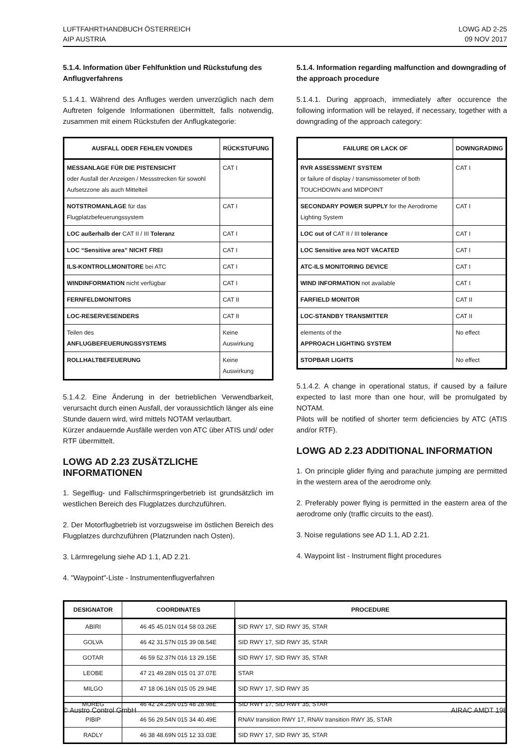LUFTFAHRTHANDBUCH ÖSTERREICH
AIP AUSTRIA
LOWG AD 2-25
09 NOV 2017
5.1.4. Information über Fehlfunktion und Rückstufung des Anflugverfahrens
5.1.4.1. Während des Anfluges werden unverzüglich nach dem Auftreten folgende Informationen übermittelt, falls notwendig, zusammen mit einem Rückstufen der Anflugkategorie:
| AUSFALL ODER FEHLEN VON/DES | RÜCKSTUFUNG |
| --- | --- |
| MESSANLAGE FÜR DIE PISTENSICHT oder Ausfall der Anzeigen / Messstrecken für sowohl Aufsetzzone als auch Mittelteil | CAT I |
| NOTSTROMANLAGE für das Flugplatzbefeuerungssystem | CAT I |
| LOC außerhalb der CAT II / III Toleranz | CAT I |
| LOC “Sensitive area” NICHT FREI | CAT I |
| ILS-KONTROLLMONITORE bei ATC | CAT I |
| WINDINFORMATION nicht verfügbar | CAT I |
| FERNFELDMONITORS | CAT II |
| LOC-RESERVESENDERS | CAT II |
| Teilen des ANFLUGBEFEUERUNGSSYSTEMS | Keine Auswirkung |
| ROLLHALTBEFEUERUNG | Keine Auswirkung |
5.1.4.2. Eine Änderung in der betrieblichen Verwendbarkeit, verursacht durch einen Ausfall, der voraussichtlich länger als eine Stunde dauern wird, wird mittels NOTAM verlautbart.
Kürzer andauernde Ausfälle werden von ATC über ATIS und/ oder RTF übermittelt.
LOWG AD 2.23 ZUSÄTZLICHE INFORMATIONEN
1. Segelflug- und Fallschirmspringerbetrieb ist grundsätzlich im westlichen Bereich des Flugplatzes durchzuführen.
2. Der Motorflugbetrieb ist vorzugsweise im östlichen Bereich des Flugplatzes durchzuführen (Platzrunden nach Osten).
3. Lärmregelung siehe AD 1.1, AD 2.21.
4. "Waypoint"-Liste - Instrumentenflugverfahren
5.1.4. Information regarding malfunction and downgrading of the approach procedure
5.1.4.1. During approach, immediately after occurence the following information will be relayed, if necessary, together with a downgrading of the approach category:
| FAILURE OR LACK OF | DOWNGRADING |
| --- | --- |
| RVR ASSESSMENT SYSTEM or failure of display / transmissometer of both TOUCHDOWN and MIDPOINT | CAT I |
| SECONDARY POWER SUPPLY for the Aerodrome Lighting System | CAT I |
| LOC out of CAT II / III tolerance | CAT I |
| LOC Sensitive area NOT VACATED | CAT I |
| ATC-ILS MONITORING DEVICE | CAT I |
| WIND INFORMATION not available | CAT I |
| FARFIELD MONITOR | CAT II |
| LOC-STANDBY TRANSMITTER | CAT II |
| elements of the APPROACH LIGHTING SYSTEM | No effect |
| STOPBAR LIGHTS | No effect |
5.1.4.2. A change in operational status, if caused by a failure expected to last more than one hour, will be promulgated by NOTAM.
Pilots will be notified of shorter term deficiencies by ATC (ATIS and/or RTF).
LOWG AD 2.23 ADDITIONAL INFORMATION
1. On principle glider flying and parachute jumping are permitted in the western area of the aerodrome only.
2. Preferably power flying is permitted in the eastern area of the aerodrome only (traffic circuits to the east).
3. Noise regulations see AD 1.1, AD 2.21.
4. Waypoint list - Instrument flight procedures
| DESIGNATOR | COORDINATES | PROCEDURE |
| --- | --- | --- |
| ABIRI | 46 45 45.01N 014 58 03.26E | SID RWY 17, SID RWY 35, STAR |
| GOLVA | 46 42 31.57N 015 39 08.54E | SID RWY 17, SID RWY 35, STAR |
| GOTAR | 46 59 52.37N 016 13 29.15E | SID RWY 17, SID RWY 35, STAR |
| LEOBE | 47 21 49.28N 015 01 37.07E | STAR |
| MILGO | 47 18 06.16N 015 05 29.94E | SID RWY 17, SID RWY 35 |
| MUREG | 46 42 24.25N 015 48 28.98E | SID RWY 17, SID RWY 35, STAR |
| PIBIP | 46 56 29.54N 015 34 40.49E | RNAV transition RWY 17, RNAV transition RWY 35, STAR |
| RADLY | 46 38 48.69N 015 12 33.03E | SID RWY 17, SID RWY 35, STAR |
© Austro Control GmbH AIRAC AMDT 198